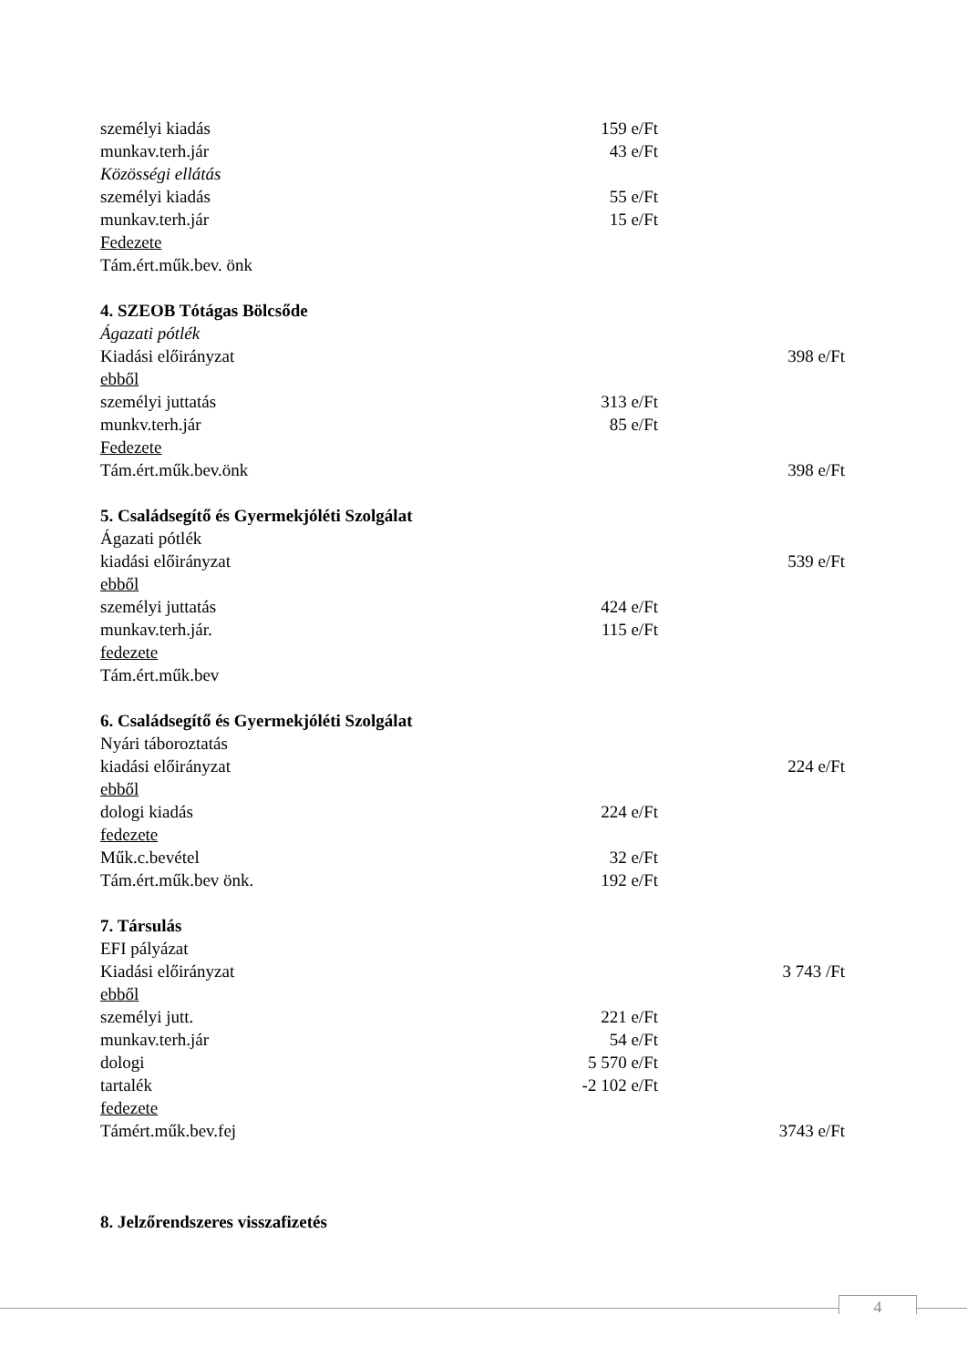személyi kiadás 159 e/Ft
munkav.terh.jár 43 e/Ft
Közösségi ellátás
személyi kiadás 55 e/Ft
munkav.terh.jár 15 e/Ft
Fedezete
Tám.ért.műk.bev. önk
4. SZEOB Tótágas Bölcsőde
Ágazati pótlék
Kiadási előirányzat 398 e/Ft
ebből
személyi juttatás 313 e/Ft
munkv.terh.jár 85 e/Ft
Fedezete
Tám.ért.műk.bev.önk 398 e/Ft
5. Családsegítő és Gyermekjóléti Szolgálat
Ágazati pótlék
kiadási előirányzat 539 e/Ft
ebből
személyi juttatás 424 e/Ft
munkav.terh.jár. 115 e/Ft
fedezete
Tám.ért.műk.bev
6. Családsegítő és Gyermekjóléti Szolgálat
Nyári táboroztatás
kiadási előirányzat 224 e/Ft
ebből
dologi kiadás 224 e/Ft
fedezete
Műk.c.bevétel 32 e/Ft
Tám.ért.műk.bev önk. 192 e/Ft
7. Társulás
EFI pályázat
Kiadási előirányzat 3 743 /Ft
ebből
személyi jutt. 221 e/Ft
munkav.terh.jár 54 e/Ft
dologi 5 570 e/Ft
tartalék -2 102 e/Ft
fedezete
Támért.műk.bev.fej 3743 e/Ft
8. Jelzőrendszeres visszafizetés
4